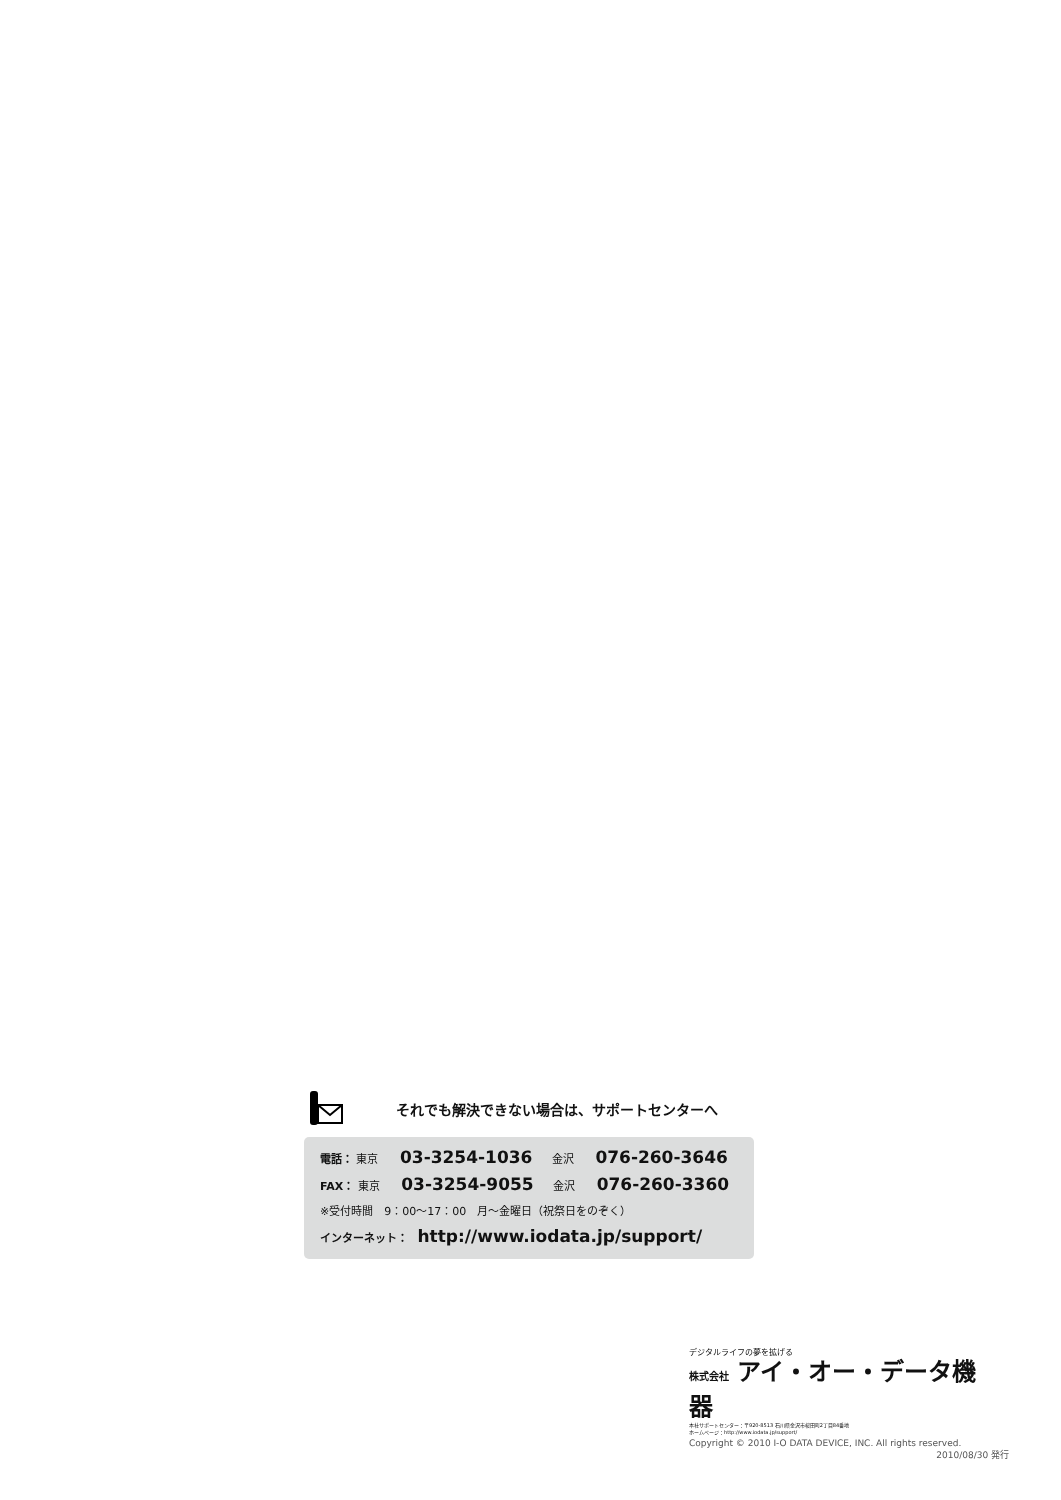それでも解決できない場合は、サポートセンターへ
電話： 東京 03-3254-1036 金沢 076-260-3646
FAX： 東京 03-3254-9055 金沢 076-260-3360
※受付時間　9：00～17：00　月～金曜日（祝祭日をのぞく）
インターネット： http://www.iodata.jp/support/
デジタルライフの夢を拡げる
株式会社 アイ・オー・データ機器
本社サポートセンター：〒920-8513 石川県金沢市桜田町2丁目84番地
ホームページ：http://www.iodata.jp/support/
Copyright © 2010 I-O DATA DEVICE, INC. All rights reserved.
2010/08/30 発行